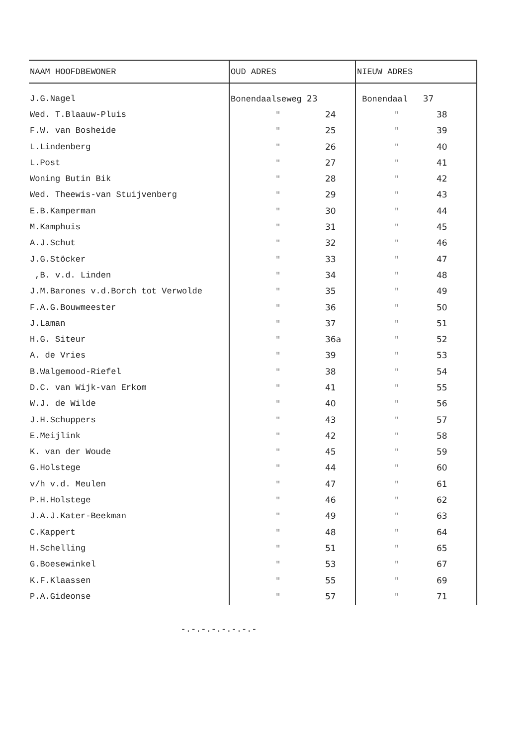| NAAM HOOFDBEWONER | OUD ADRES | NIEUW ADRES |
| --- | --- | --- |
| J.G.Nagel | Bonendaalseweg 23 | Bonendaal 37 |
| Wed. T.Blaauw-Pluis | " 24 | " 38 |
| F.W. van Bosheide | " 25 | " 39 |
| L.Lindenberg | " 26 | " 40 |
| L.Post | " 27 | " 41 |
| Woning Butin Bik | " 28 | " 42 |
| Wed. Theewis-van Stuijvenberg | " 29 | " 43 |
| E.B.Kamperman | " 30 | " 44 |
| M.Kamphuis | " 31 | " 45 |
| A.J.Schut | " 32 | " 46 |
| J.G.Stöcker | " 33 | " 47 |
| ,B. v.d. Linden | " 34 | " 48 |
| J.M.Barones v.d.Borch tot Verwolde | " 35 | " 49 |
| F.A.G.Bouwmeester | " 36 | " 50 |
| J.Laman | " 37 | " 51 |
| H.G. Siteur | " 36a | " 52 |
| A. de Vries | " 39 | " 53 |
| B.Walgemood-Riefel | " 38 | " 54 |
| D.C. van Wijk-van Erkom | " 41 | " 55 |
| W.J. de Wilde | " 40 | " 56 |
| J.H.Schuppers | " 43 | " 57 |
| E.Meijlink | " 42 | " 58 |
| K. van der Woude | " 45 | " 59 |
| G.Holstege | " 44 | " 60 |
| v/h v.d. Meulen | " 47 | " 61 |
| P.H.Holstege | " 46 | " 62 |
| J.A.J.Kater-Beekman | " 49 | " 63 |
| C.Kappert | " 48 | " 64 |
| H.Schelling | " 51 | " 65 |
| G.Boesewinkel | " 53 | " 67 |
| K.F.Klaassen | " 55 | " 69 |
| P.A.Gideonse | " 57 | " 71 |
-.-.-.-.-.-.-.-